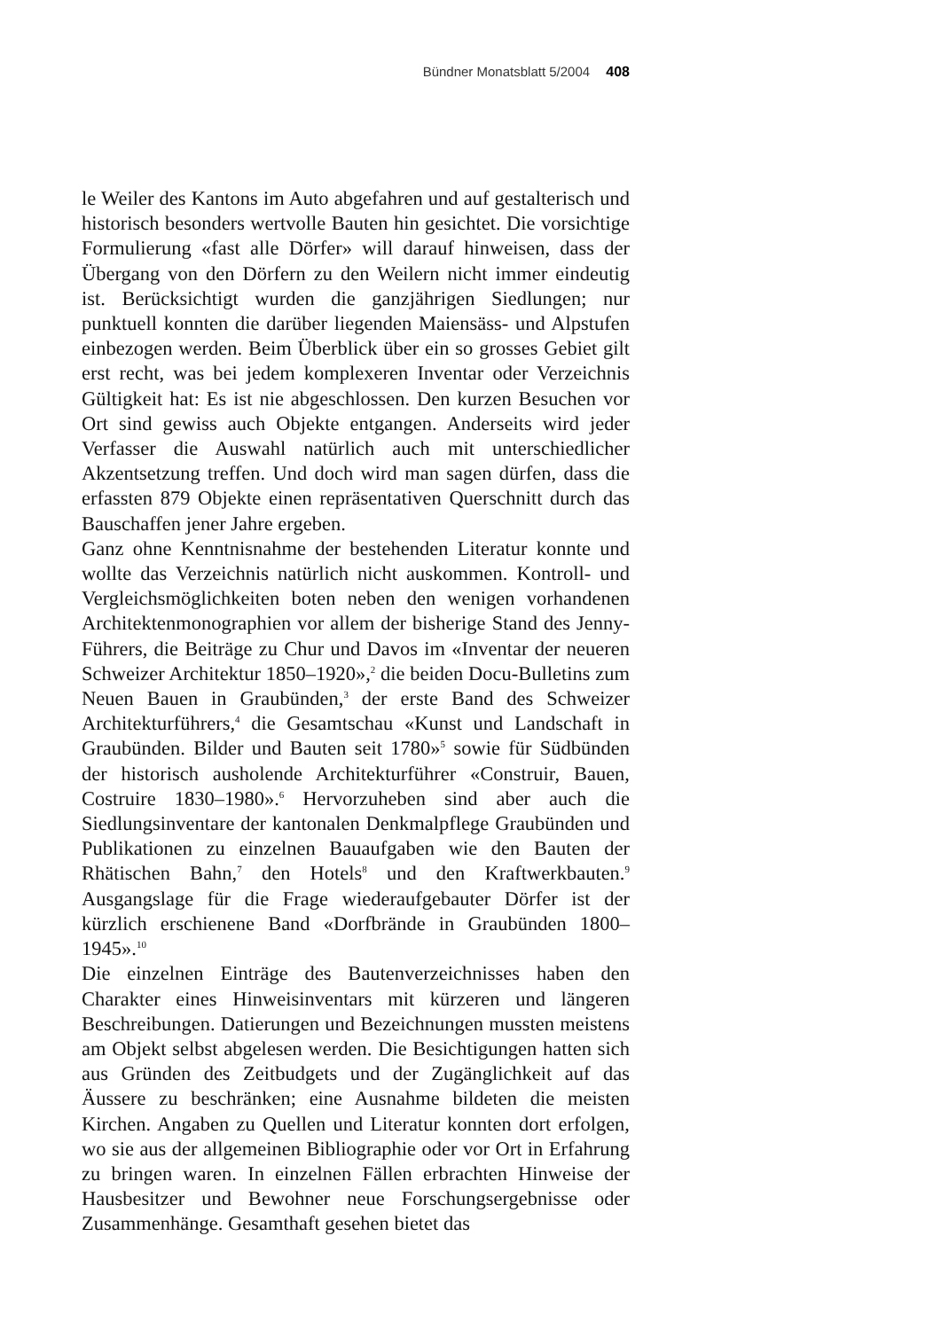Bündner Monatsblatt 5/2004 408
le Weiler des Kantons im Auto abgefahren und auf gestalterisch und historisch besonders wertvolle Bauten hin gesichtet. Die vorsichtige Formulierung «fast alle Dörfer» will darauf hinweisen, dass der Übergang von den Dörfern zu den Weilern nicht immer eindeutig ist. Berücksichtigt wurden die ganzjährigen Siedlungen; nur punktuell konnten die darüber liegenden Maiensäss- und Alpstufen einbezogen werden. Beim Überblick über ein so grosses Gebiet gilt erst recht, was bei jedem komplexeren Inventar oder Verzeichnis Gültigkeit hat: Es ist nie abgeschlossen. Den kurzen Besuchen vor Ort sind gewiss auch Objekte entgangen. Anderseits wird jeder Verfasser die Auswahl natürlich auch mit unterschiedlicher Akzentsetzung treffen. Und doch wird man sagen dürfen, dass die erfassten 879 Objekte einen repräsentativen Querschnitt durch das Bauschaffen jener Jahre ergeben.
Ganz ohne Kenntnisnahme der bestehenden Literatur konnte und wollte das Verzeichnis natürlich nicht auskommen. Kontroll- und Vergleichsmöglichkeiten boten neben den wenigen vorhandenen Architektenmonographien vor allem der bisherige Stand des Jenny-Führers, die Beiträge zu Chur und Davos im «Inventar der neueren Schweizer Architektur 1850–1920»,<sup>2</sup> die beiden Docu-Bulletins zum Neuen Bauen in Graubünden,<sup>3</sup> der erste Band des Schweizer Architekturführers,<sup>4</sup> die Gesamtschau «Kunst und Landschaft in Graubünden. Bilder und Bauten seit 1780»<sup>5</sup> sowie für Südbünden der historisch ausholende Architekturführer «Construir, Bauen, Costruire 1830–1980».<sup>6</sup> Hervorzuheben sind aber auch die Siedlungsinventare der kantonalen Denkmalpflege Graubünden und Publikationen zu einzelnen Bauaufgaben wie den Bauten der Rhätischen Bahn,<sup>7</sup> den Hotels<sup>8</sup> und den Kraftwerkbauten.<sup>9</sup> Ausgangslage für die Frage wiederaufgebauter Dörfer ist der kürzlich erschienene Band «Dorfbrände in Graubünden 1800–1945».<sup>10</sup>
Die einzelnen Einträge des Bautenverzeichnisses haben den Charakter eines Hinweisinventars mit kürzeren und längeren Beschreibungen. Datierungen und Bezeichnungen mussten meistens am Objekt selbst abgelesen werden. Die Besichtigungen hatten sich aus Gründen des Zeitbudgets und der Zugänglichkeit auf das Äussere zu beschränken; eine Ausnahme bildeten die meisten Kirchen. Angaben zu Quellen und Literatur konnten dort erfolgen, wo sie aus der allgemeinen Bibliographie oder vor Ort in Erfahrung zu bringen waren. In einzelnen Fällen erbrachten Hinweise der Hausbesitzer und Bewohner neue Forschungsergebnisse oder Zusammenhänge. Gesamthaft gesehen bietet das